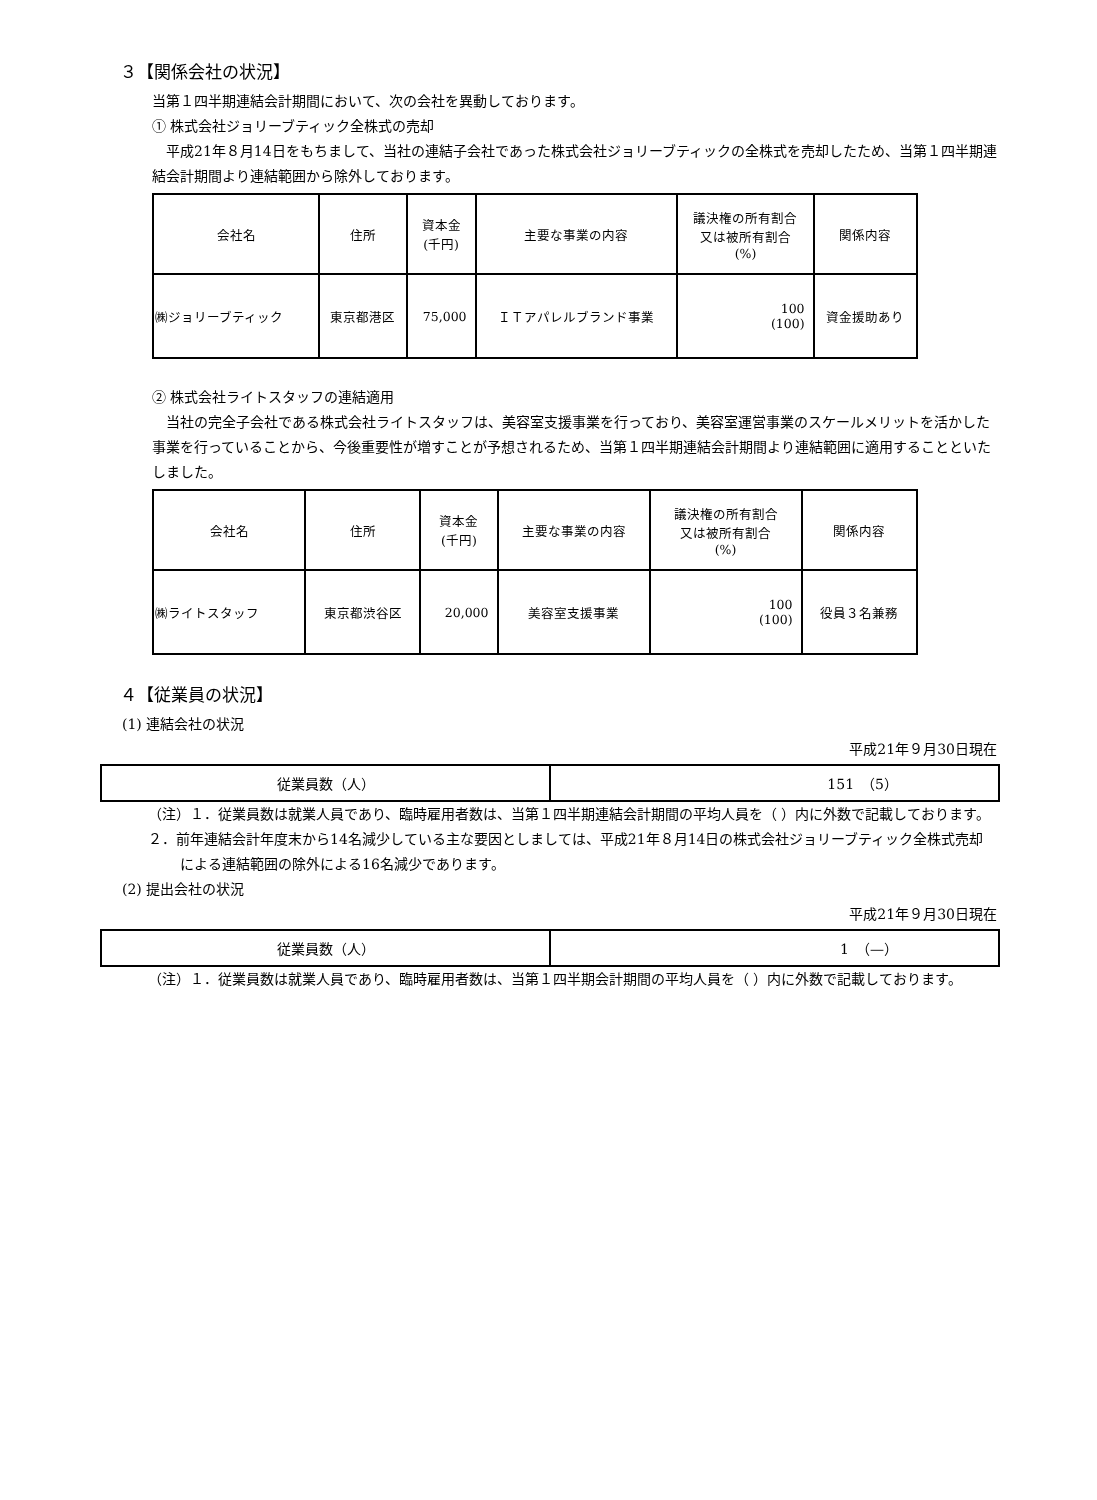３【関係会社の状況】
当第１四半期連結会計期間において、次の会社を異動しております。
① 株式会社ジョリーブティック全株式の売却
平成21年８月14日をもちまして、当社の連結子会社であった株式会社ジョリーブティックの全株式を売却したため、当第１四半期連結会計期間より連結範囲から除外しております。
| 会社名 | 住所 | 資本金 (千円) | 主要な事業の内容 | 議決権の所有割合 又は被所有割合 (%) | 関係内容 |
| ㈱ジョリーブティック | 東京都港区 | 75,000 | ＩＴアパレルブランド事業 | 100 (100) | 資金援助あり |
② 株式会社ライトスタッフの連結適用
当社の完全子会社である株式会社ライトスタッフは、美容室支援事業を行っており、美容室運営事業のスケールメリットを活かした事業を行っていることから、今後重要性が増すことが予想されるため、当第１四半期連結会計期間より連結範囲に適用することといたしました。
| 会社名 | 住所 | 資本金 (千円) | 主要な事業の内容 | 議決権の所有割合 又は被所有割合 (%) | 関係内容 |
| ㈱ライトスタッフ | 東京都渋谷区 | 20,000 | 美容室支援事業 | 100 (100) | 役員３名兼務 |
４【従業員の状況】
(1) 連結会社の状況
平成21年９月30日現在
| 従業員数（人） | 151 （5） |
（注）１．従業員数は就業人員であり、臨時雇用者数は、当第１四半期連結会計期間の平均人員を（ ）内に外数で記載しております。
２．前年連結会計年度末から14名減少している主な要因としましては、平成21年８月14日の株式会社ジョリーブティック全株式売却による連結範囲の除外による16名減少であります。
(2) 提出会社の状況
平成21年９月30日現在
| 従業員数（人） | 1 （—） |
（注）１．従業員数は就業人員であり、臨時雇用者数は、当第１四半期会計期間の平均人員を（ ）内に外数で記載しております。